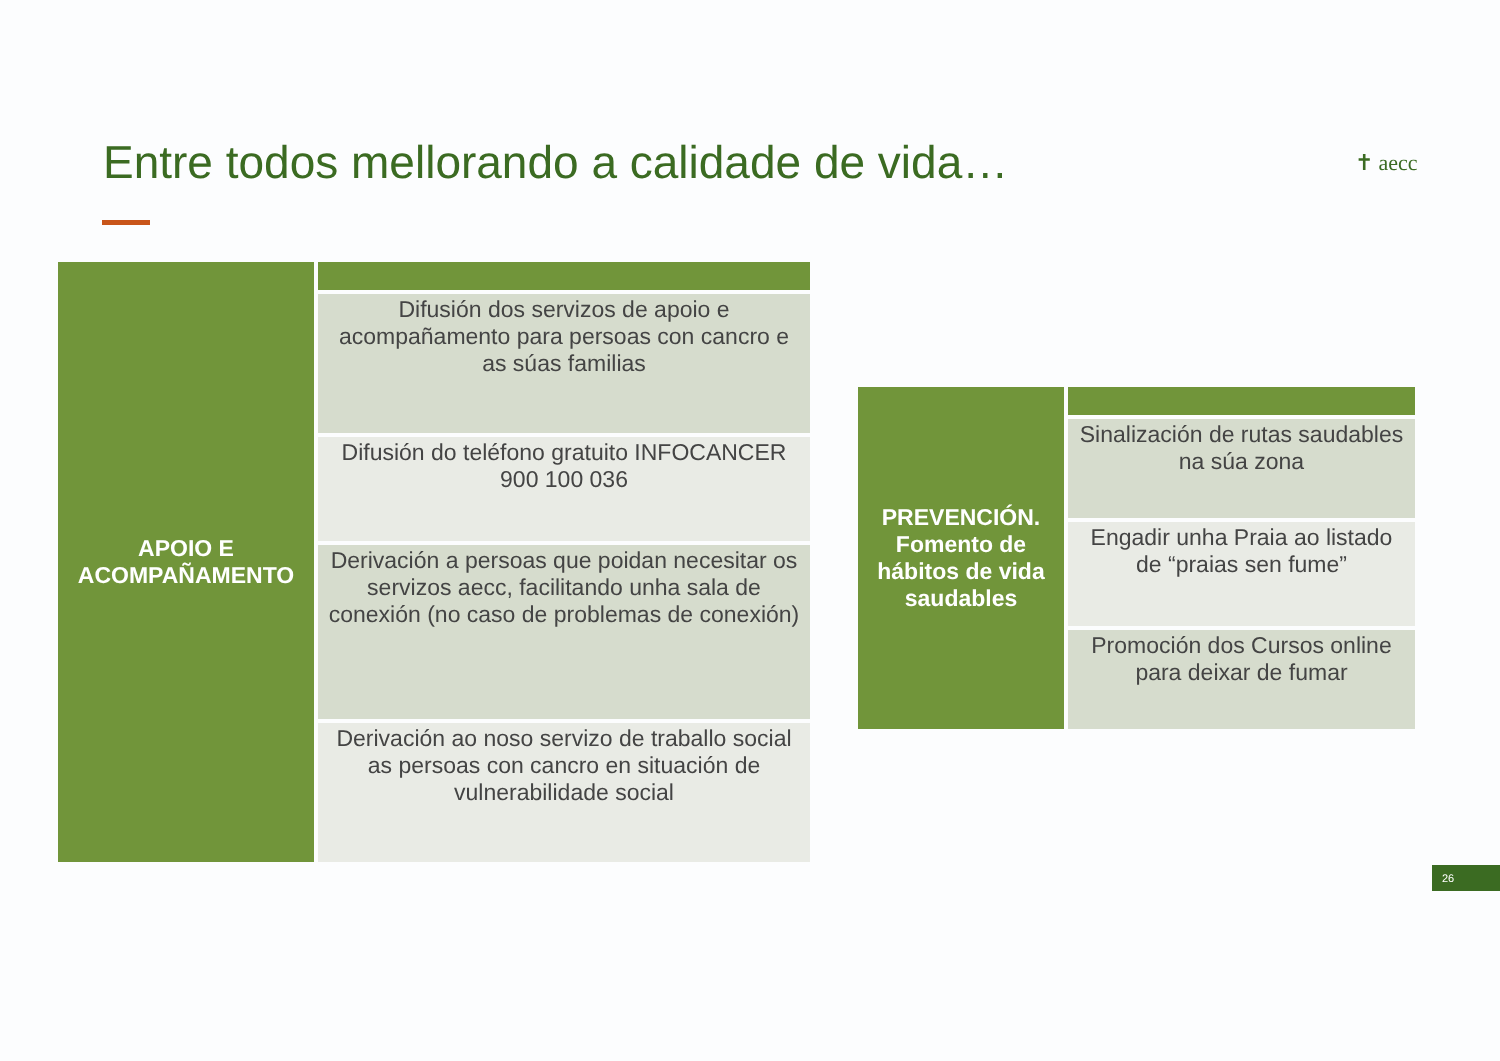Entre todos mellorando a calidade de vida…
✝ aecc
| APOIO E ACOMPAÑAMENTO | |
| | Difusión dos servizos de apoio e acompañamento para persoas con cancro e as súas familias |
| | Difusión do teléfono gratuito INFOCANCER 900 100 036 |
| | Derivación a persoas que poidan necesitar os servizos aecc, facilitando unha sala de conexión (no caso de problemas de conexión) |
| | Derivación ao noso servizo de traballo social as persoas con cancro en situación de vulnerabilidade social |
| PREVENCIÓN. Fomento de hábitos de vida saudables | |
| | Sinalización de rutas saudables na súa zona |
| | Engadir unha Praia ao listado de “praias sen fume” |
| | Promoción dos Cursos online para deixar de fumar |
26